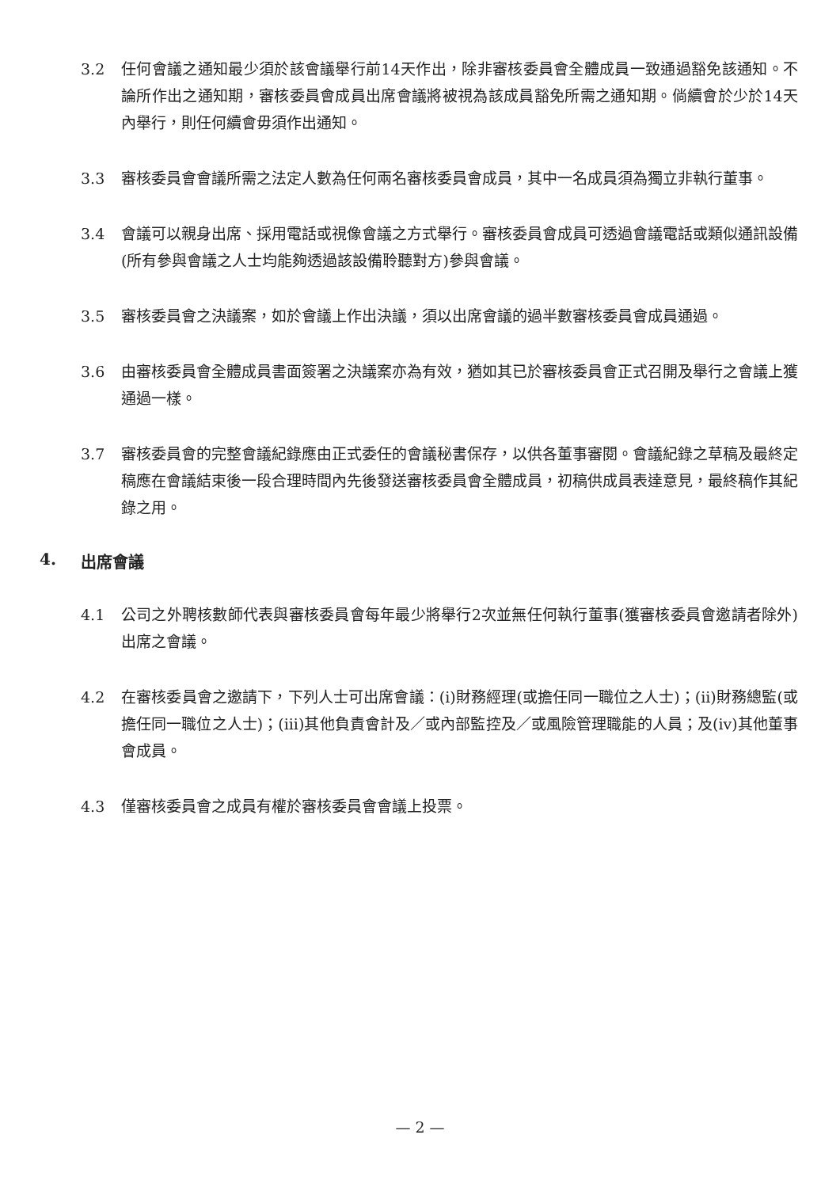3.2 任何會議之通知最少須於該會議舉行前14天作出，除非審核委員會全體成員一致通過豁免該通知。不論所作出之通知期，審核委員會成員出席會議將被視為該成員豁免所需之通知期。倘續會於少於14天內舉行，則任何續會毋須作出通知。
3.3 審核委員會會議所需之法定人數為任何兩名審核委員會成員，其中一名成員須為獨立非執行董事。
3.4 會議可以親身出席、採用電話或視像會議之方式舉行。審核委員會成員可透過會議電話或類似通訊設備(所有參與會議之人士均能夠透過該設備聆聽對方)參與會議。
3.5 審核委員會之決議案，如於會議上作出決議，須以出席會議的過半數審核委員會成員通過。
3.6 由審核委員會全體成員書面簽署之決議案亦為有效，猶如其已於審核委員會正式召開及舉行之會議上獲通過一樣。
3.7 審核委員會的完整會議紀錄應由正式委任的會議秘書保存，以供各董事審閱。會議紀錄之草稿及最終定稿應在會議結束後一段合理時間內先後發送審核委員會全體成員，初稿供成員表達意見，最終稿作其紀錄之用。
4. 出席會議
4.1 公司之外聘核數師代表與審核委員會每年最少將舉行2次並無任何執行董事(獲審核委員會邀請者除外)出席之會議。
4.2 在審核委員會之邀請下，下列人士可出席會議：(i)財務經理(或擔任同一職位之人士)；(ii)財務總監(或擔任同一職位之人士)；(iii)其他負責會計及／或內部監控及／或風險管理職能的人員；及(iv)其他董事會成員。
4.3 僅審核委員會之成員有權於審核委員會會議上投票。
— 2 —